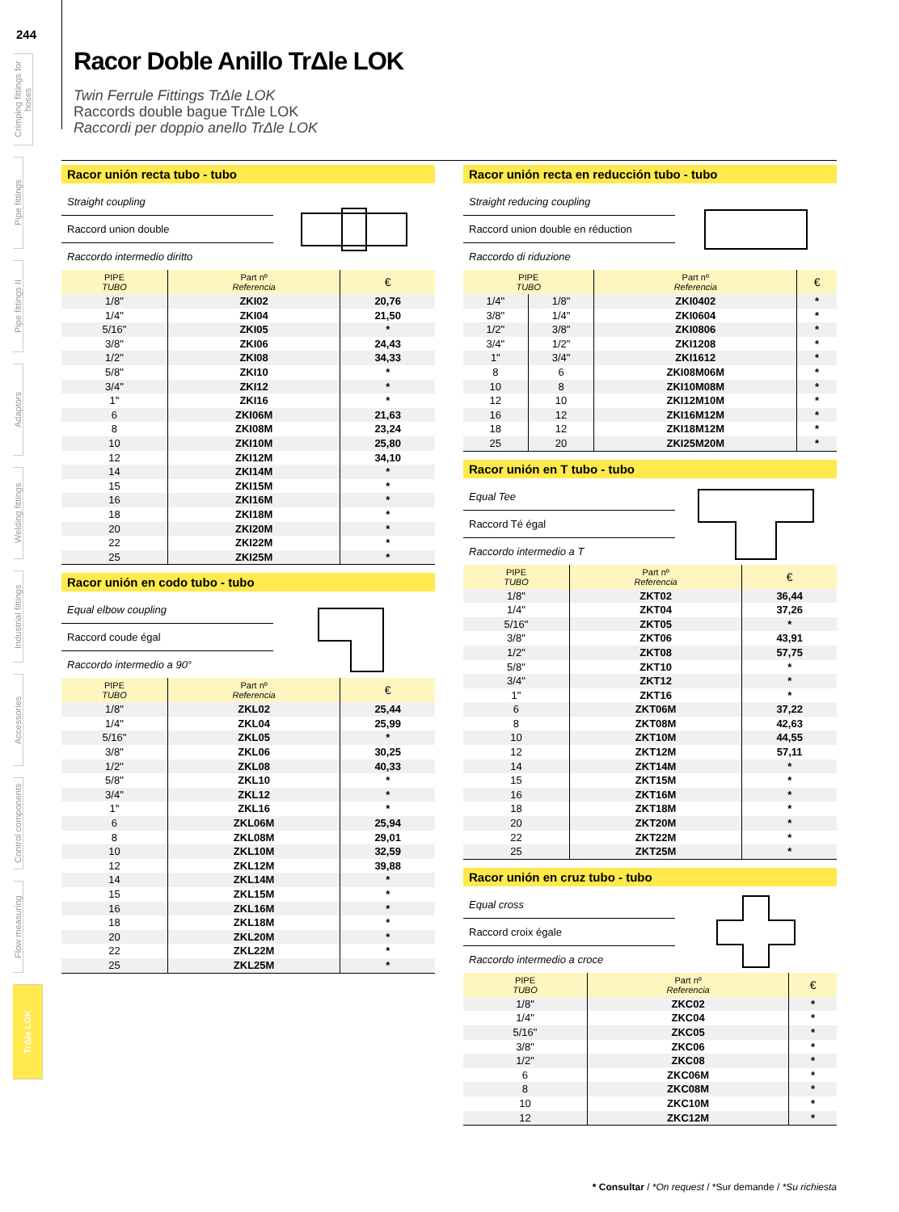244
Crimping fittings for hoses
Pipe fittings
Pipe fittings II
Adaptors
Welding fittings
Industrial fittings
Accessories
Control components
Flow measuring
TrΔle LOK
Racor Doble Anillo TrΔle LOK
Twin Ferrule Fittings TrΔle LOK
Raccords double bague TrΔle LOK
Raccordi per doppio anello TrΔle LOK
Racor unión recta tubo - tubo
Straight coupling
Raccord union double
Raccordo intermedio diritto
| PIPE TUBO | Part nº Referencia | € |
| --- | --- | --- |
| 1/8" | ZKI02 | 20,76 |
| 1/4" | ZKI04 | 21,50 |
| 5/16" | ZKI05 | * |
| 3/8" | ZKI06 | 24,43 |
| 1/2" | ZKI08 | 34,33 |
| 5/8" | ZKI10 | * |
| 3/4" | ZKI12 | * |
| 1" | ZKI16 | * |
| 6 | ZKI06M | 21,63 |
| 8 | ZKI08M | 23,24 |
| 10 | ZKI10M | 25,80 |
| 12 | ZKI12M | 34,10 |
| 14 | ZKI14M | * |
| 15 | ZKI15M | * |
| 16 | ZKI16M | * |
| 18 | ZKI18M | * |
| 20 | ZKI20M | * |
| 22 | ZKI22M | * |
| 25 | ZKI25M | * |
Racor unión en codo tubo - tubo
Equal elbow coupling
Raccord coude égal
Raccordo intermedio a 90°
| PIPE TUBO | Part nº Referencia | € |
| --- | --- | --- |
| 1/8" | ZKL02 | 25,44 |
| 1/4" | ZKL04 | 25,99 |
| 5/16" | ZKL05 | * |
| 3/8" | ZKL06 | 30,25 |
| 1/2" | ZKL08 | 40,33 |
| 5/8" | ZKL10 | * |
| 3/4" | ZKL12 | * |
| 1" | ZKL16 | * |
| 6 | ZKL06M | 25,94 |
| 8 | ZKL08M | 29,01 |
| 10 | ZKL10M | 32,59 |
| 12 | ZKL12M | 39,88 |
| 14 | ZKL14M | * |
| 15 | ZKL15M | * |
| 16 | ZKL16M | * |
| 18 | ZKL18M | * |
| 20 | ZKL20M | * |
| 22 | ZKL22M | * |
| 25 | ZKL25M | * |
Racor unión recta en reducción tubo - tubo
Straight reducing coupling
Raccord union double en réduction
Raccordo di riduzione
| PIPE TUBO | | Part nº Referencia | € |
| --- | --- | --- | --- |
| 1/4" | 1/8" | ZKI0402 | * |
| 3/8" | 1/4" | ZKI0604 | * |
| 1/2" | 3/8" | ZKI0806 | * |
| 3/4" | 1/2" | ZKI1208 | * |
| 1" | 3/4" | ZKI1612 | * |
| 8 | 6 | ZKI08M06M | * |
| 10 | 8 | ZKI10M08M | * |
| 12 | 10 | ZKI12M10M | * |
| 16 | 12 | ZKI16M12M | * |
| 18 | 12 | ZKI18M12M | * |
| 25 | 20 | ZKI25M20M | * |
Racor unión en T tubo - tubo
Equal Tee
Raccord Té égal
Raccordo intermedio a T
| PIPE TUBO | Part nº Referencia | € |
| --- | --- | --- |
| 1/8" | ZKT02 | 36,44 |
| 1/4" | ZKT04 | 37,26 |
| 5/16" | ZKT05 | * |
| 3/8" | ZKT06 | 43,91 |
| 1/2" | ZKT08 | 57,75 |
| 5/8" | ZKT10 | * |
| 3/4" | ZKT12 | * |
| 1" | ZKT16 | * |
| 6 | ZKT06M | 37,22 |
| 8 | ZKT08M | 42,63 |
| 10 | ZKT10M | 44,55 |
| 12 | ZKT12M | 57,11 |
| 14 | ZKT14M | * |
| 15 | ZKT15M | * |
| 16 | ZKT16M | * |
| 18 | ZKT18M | * |
| 20 | ZKT20M | * |
| 22 | ZKT22M | * |
| 25 | ZKT25M | * |
Racor unión en cruz tubo - tubo
Equal cross
Raccord croix égale
Raccordo intermedio a croce
| PIPE TUBO | Part nº Referencia | € |
| --- | --- | --- |
| 1/8" | ZKC02 | * |
| 1/4" | ZKC04 | * |
| 5/16" | ZKC05 | * |
| 3/8" | ZKC06 | * |
| 1/2" | ZKC08 | * |
| 6 | ZKC06M | * |
| 8 | ZKC08M | * |
| 10 | ZKC10M | * |
| 12 | ZKC12M | * |
* Consultar / *On request / *Sur demande / *Su richiesta